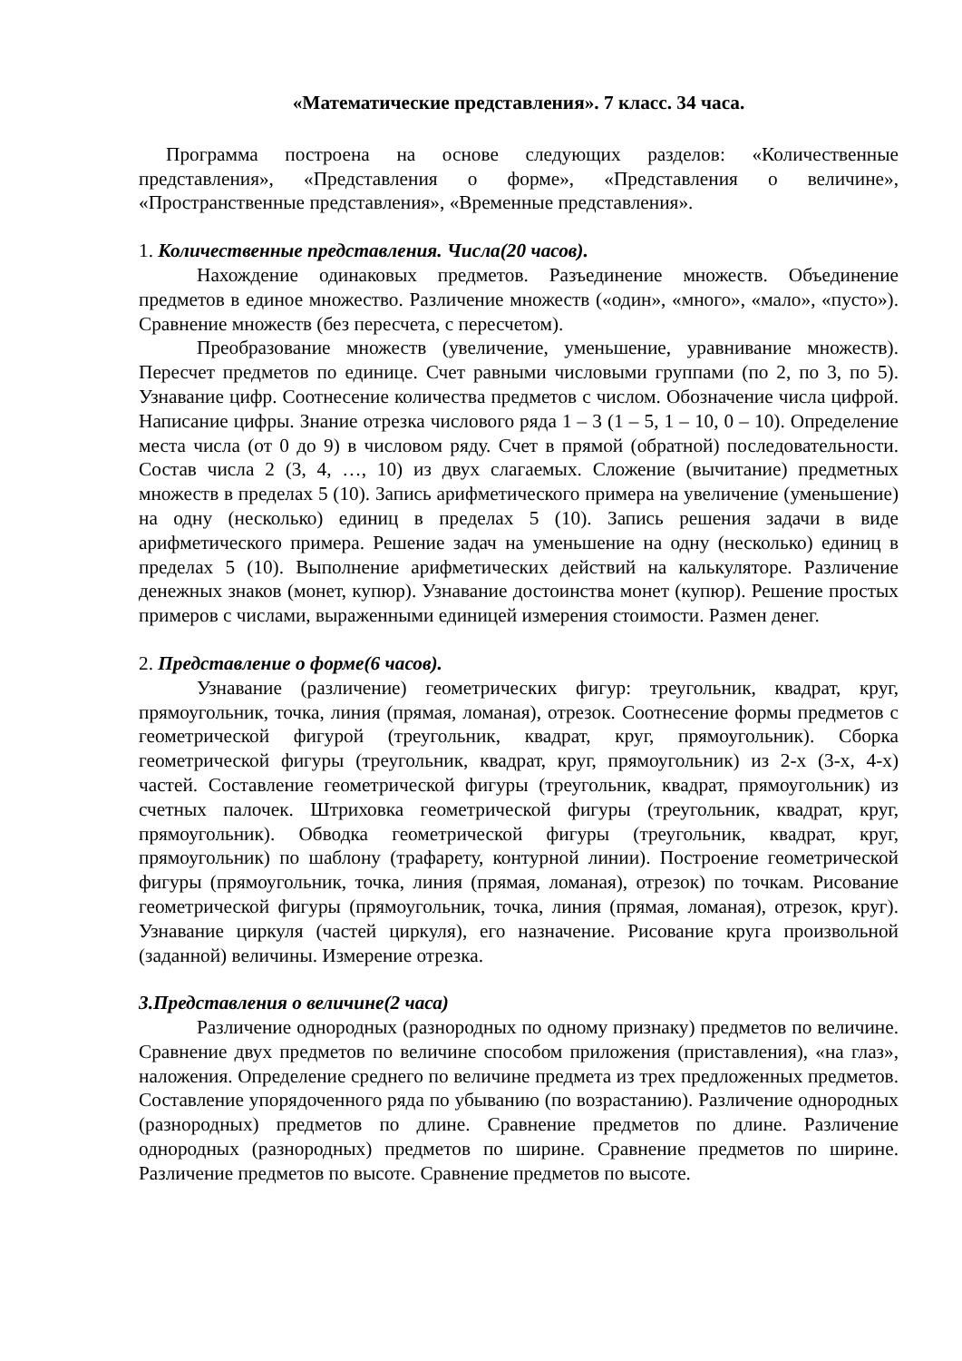«Математические представления». 7 класс. 34 часа.
Программа построена на основе следующих разделов: «Количественные представления», «Представления о форме», «Представления о величине», «Пространственные представления», «Временные представления».
1. Количественные представления. Числа(20 часов).
Нахождение одинаковых предметов. Разъединение множеств. Объединение предметов в единое множество. Различение множеств («один», «много», «мало», «пусто»). Сравнение множеств (без пересчета, с пересчетом).
Преобразование множеств (увеличение, уменьшение, уравнивание множеств). Пересчет предметов по единице. Счет равными числовыми группами (по 2, по 3, по 5). Узнавание цифр. Соотнесение количества предметов с числом. Обозначение числа цифрой. Написание цифры. Знание отрезка числового ряда 1 – 3 (1 – 5, 1 – 10, 0 – 10). Определение места числа (от 0 до 9) в числовом ряду. Счет в прямой (обратной) последовательности. Состав числа 2 (3, 4, …, 10) из двух слагаемых. Сложение (вычитание) предметных множеств в пределах 5 (10). Запись арифметического примера на увеличение (уменьшение) на одну (несколько) единиц в пределах 5 (10). Запись решения задачи в виде арифметического примера. Решение задач на уменьшение на одну (несколько) единиц в пределах 5 (10). Выполнение арифметических действий на калькуляторе. Различение денежных знаков (монет, купюр). Узнавание достоинства монет (купюр). Решение простых примеров с числами, выраженными единицей измерения стоимости. Размен денег.
2. Представление о форме(6 часов).
Узнавание (различение) геометрических фигур: треугольник, квадрат, круг, прямоугольник, точка, линия (прямая, ломаная), отрезок. Соотнесение формы предметов с геометрической фигурой (треугольник, квадрат, круг, прямоугольник). Сборка геометрической фигуры (треугольник, квадрат, круг, прямоугольник) из 2-х (3-х, 4-х) частей. Составление геометрической фигуры (треугольник, квадрат, прямоугольник) из счетных палочек. Штриховка геометрической фигуры (треугольник, квадрат, круг, прямоугольник). Обводка геометрической фигуры (треугольник, квадрат, круг, прямоугольник) по шаблону (трафарету, контурной линии). Построение геометрической фигуры (прямоугольник, точка, линия (прямая, ломаная), отрезок) по точкам. Рисование геометрической фигуры (прямоугольник, точка, линия (прямая, ломаная), отрезок, круг). Узнавание циркуля (частей циркуля), его назначение. Рисование круга произвольной (заданной) величины. Измерение отрезка.
3.Представления о величине(2 часа)
Различение однородных (разнородных по одному признаку) предметов по величине. Сравнение двух предметов по величине способом приложения (приставления), «на глаз», наложения. Определение среднего по величине предмета из трех предложенных предметов. Составление упорядоченного ряда по убыванию (по возрастанию). Различение однородных (разнородных) предметов по длине. Сравнение предметов по длине. Различение однородных (разнородных) предметов по ширине. Сравнение предметов по ширине. Различение предметов по высоте. Сравнение предметов по высоте.